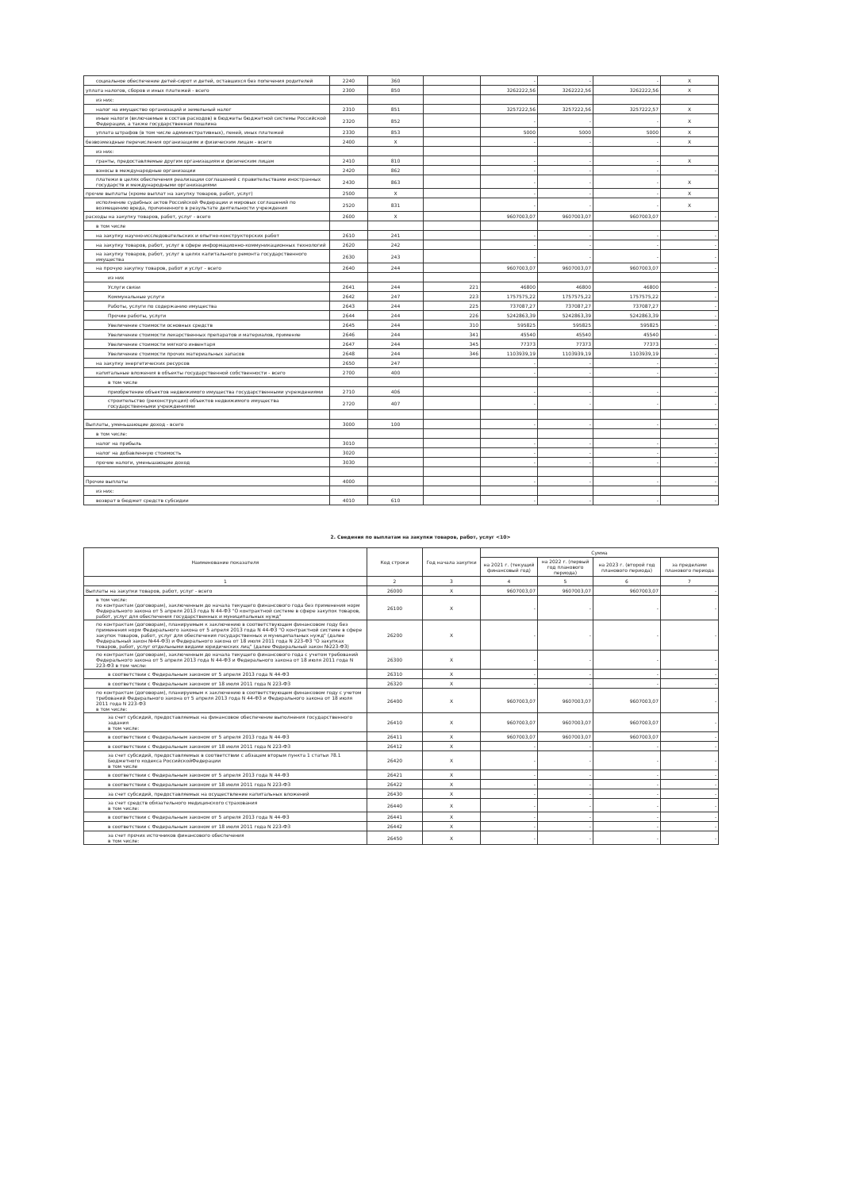| социальное обеспечение детей-сирот и детей, оставшихся без попечения родителей | 2240 | 360 | | - | - | - | X |
| уплата налогов, сборов и иных платежей - всего | 2300 | 850 | | 3262222,56 | 3262222,56 | 3262222,56 | X |
| из них: | | | | | | | |
| налог на имущество организаций и земельный налог | 2310 | 851 | | 3257222,56 | 3257222,56 | 3257222,57 | X |
| иные налоги (включаемые в состав расходов) в бюджеты бюджетной системы Российской Федерации, а также государственная пошлина | 2320 | 852 | | - | - | - | X |
| уплата штрафов (в том числе административных), пеней, иных платежей | 2330 | 853 | | 5000 | 5000 | 5000 | X |
| безвозмездные перечисления организациям и физическим лицам - всего | 2400 | X | | - | - | - | X |
| из них: | | | | | | | |
| гранты, предоставляемые другим организациям и физическим лицам | 2410 | 810 | | - | - | - | X |
| взносы в международные организации | 2420 | 862 | | - | - | - | - |
| платежи в целях обеспечения реализации соглашений с правительствами иностранных государств и международными организациями | 2430 | 863 | | - | - | - | X |
| прочие выплаты (кроме выплат на закупку товаров, работ, услуг) | 2500 | X | | - | - | - | X |
| исполнение судебных актов Российской Федерации и мировых соглашений по возмещению вреда, причиненного в результате деятельности учреждения | 2520 | 831 | | - | - | - | X |
| расходы на закупку товаров, работ, услуг - всего | 2600 | X | | 9607003,07 | 9607003,07 | 9607003,07 | - |
| в том числе | | | | | | | |
| на закупку научно-исследовательских и опытно-конструкторских работ | 2610 | 241 | | - | - | - | - |
| на закупку товаров, работ, услуг в сфере информационно-коммуникационных технологий | 2620 | 242 | | - | - | - | - |
| на закупку товаров, работ, услуг в целях капитального ремонта государственного имущества | 2630 | 243 | | - | - | - | - |
| на прочую закупку товаров, работ и услуг - всего | 2640 | 244 | | 9607003,07 | 9607003,07 | 9607003,07 | - |
| из них | | | | | | | |
| Услуги связи | 2641 | 244 | 221 | 46800 | 46800 | 46800 | - |
| Коммунальные услуги | 2642 | 247 | 223 | 1757575,22 | 1757575,22 | 1757575,22 | - |
| Работы, услуги по содержанию имущества | 2643 | 244 | 225 | 737087,27 | 737087,27 | 737087,27 | - |
| Прочие работы, услуги | 2644 | 244 | 226 | 5242863,39 | 5242863,39 | 5242863,39 | - |
| Увеличение стоимости основных средств | 2645 | 244 | 310 | 595825 | 595825 | 595825 | - |
| Увеличение стоимости лекарственных препаратов и материалов, применяе | 2646 | 244 | 341 | 45540 | 45540 | 45540 | - |
| Увеличение стоимости мягкого инвентаря | 2647 | 244 | 345 | 77373 | 77373 | 77373 | - |
| Увеличение стоимости прочих материальных запасов | 2648 | 244 | 346 | 1103939,19 | 1103939,19 | 1103939,19 | - |
| на закупку энергетических ресурсов | 2650 | 247 | | - | - | - | - |
| капитальные вложения в объекты государственной собственности - всего | 2700 | 400 | | - | - | - | - |
| в том числе | | | | | | | |
| приобретение объектов недвижимого имущества государственными учреждениями | 2710 | 406 | | - | - | - | - |
| строительство (реконструкция) объектов недвижимого имущества государственными учреждениями | 2720 | 407 | | - | - | - | - |
| Выплаты, уменьшающие доход - всего | 3000 | 100 | | - | - | - | - |
| в том числе: | | | | | | | |
| налог на прибыль | 3010 | | | - | - | - | - |
| налог на добавленную стоимость | 3020 | | | - | - | - | - |
| прочие налоги, уменьшающие доход | 3030 | | | - | - | - | - |
| Прочие выплаты | 4000 | | | - | - | - | - |
| из них: | | | | | | | |
| возврат в бюджет средств субсидии | 4010 | 610 | | - | - | - | - |
2. Сведения по выплатам на закупки товаров, работ, услуг <10>
| Наименование показателя | Код строки | Год начала закупки | Сумма | | | |
| --- | --- | --- | --- | --- | --- | --- |
| | | | на 2021 г. (текущий финансовый год) | на 2022 г. (первый год планового периода) | на 2023 г. (второй год планового периода) | за пределами планового периода |
| 1 | 2 | 3 | 4 | 5 | 6 | 7 |
| Выплаты на закупки товаров, работ, услуг - всего | 26000 | X | 9607003,07 | 9607003,07 | 9607003,07 | - |
| в том числе: по контрактам (договорам), заключенным до начала текущего финансового года без применения норм Федерального закона от 5 апреля 2013 года N 44-ФЗ "О контрактной системе в сфере закупок товаров, работ, услуг для обеспечения государственных и муниципальных нужд" | 26100 | X | - | - | - | - |
| по контрактам (договорам), планируемым к заключению в соответствующем финансовом году без применения норм Федерального закона от 5 апреля 2013 года N 44-ФЗ "О контрактной системе в сфере закупок товаров, работ, услуг для обеспечения государственных и муниципальных нужд" (далее Федеральный закон №44-ФЗ) и Федерального закона от 18 июля 2011 года N 223-ФЗ "О закупках товаров, работ, услуг отдельными видами юридических лиц" (далее Федеральный закон №223-ФЗ) | 26200 | X | - | - | - | - |
| по контрактам (договорам), заключенным до начала текущего финансового года с учетом требований Федерального закона от 5 апреля 2013 года N 44-ФЗ и Федерального закона от 18 июля 2011 года N 223-ФЗ в том числе: | 26300 | X | - | - | - | - |
| в соответствии с Федеральным законом от 5 апреля 2013 года N 44-ФЗ | 26310 | X | - | - | - | - |
| в соответствии с Федеральным законом от 18 июля 2011 года N 223-ФЗ | 26320 | X | - | - | - | - |
| по контрактам (договорам), планируемым к заключению в соответствующем финансовом году с учетом требований Федерального закона от 5 апреля 2013 года N 44-ФЗ и Федерального закона от 18 июля 2011 года N 223-ФЗ в том числе: | 26400 | X | 9607003,07 | 9607003,07 | 9607003,07 | - |
| за счет субсидий, предоставляемых на финансовое обеспечение выполнения государственного задания в том числе: | 26410 | X | 9607003,07 | 9607003,07 | 9607003,07 | - |
| в соответствии с Федеральным законом от 5 апреля 2013 года N 44-ФЗ | 26411 | X | 9607003,07 | 9607003,07 | 9607003,07 | - |
| в соответствии с Федеральным законом от 18 июля 2011 года N 223-ФЗ | 26412 | X | - | - | - | - |
| за счет субсидий, предоставляемых в соответствии с абзацем вторым пункта 1 статьи 78.1 Бюджетного кодекса РоссийскойФедерации в том числе | 26420 | X | - | - | - | - |
| в соответствии с Федеральным законом от 5 апреля 2013 года N 44-ФЗ | 26421 | X | - | - | - | - |
| в соответствии с Федеральным законом от 18 июля 2011 года N 223-ФЗ | 26422 | X | - | - | - | - |
| за счет субсидий, предоставляемых на осуществление капитальных вложений | 26430 | X | - | - | - | - |
| за счет средств обязательного медицинского страхования в том числе: | 26440 | X | - | - | - | - |
| в соответствии с Федеральным законом от 5 апреля 2013 года N 44-ФЗ | 26441 | X | - | - | - | - |
| в соответствии с Федеральным законом от 18 июля 2011 года N 223-ФЗ | 26442 | X | - | - | - | - |
| за счет прочих источников финансового обеспечения в том числе: | 26450 | X | - | - | - | - |